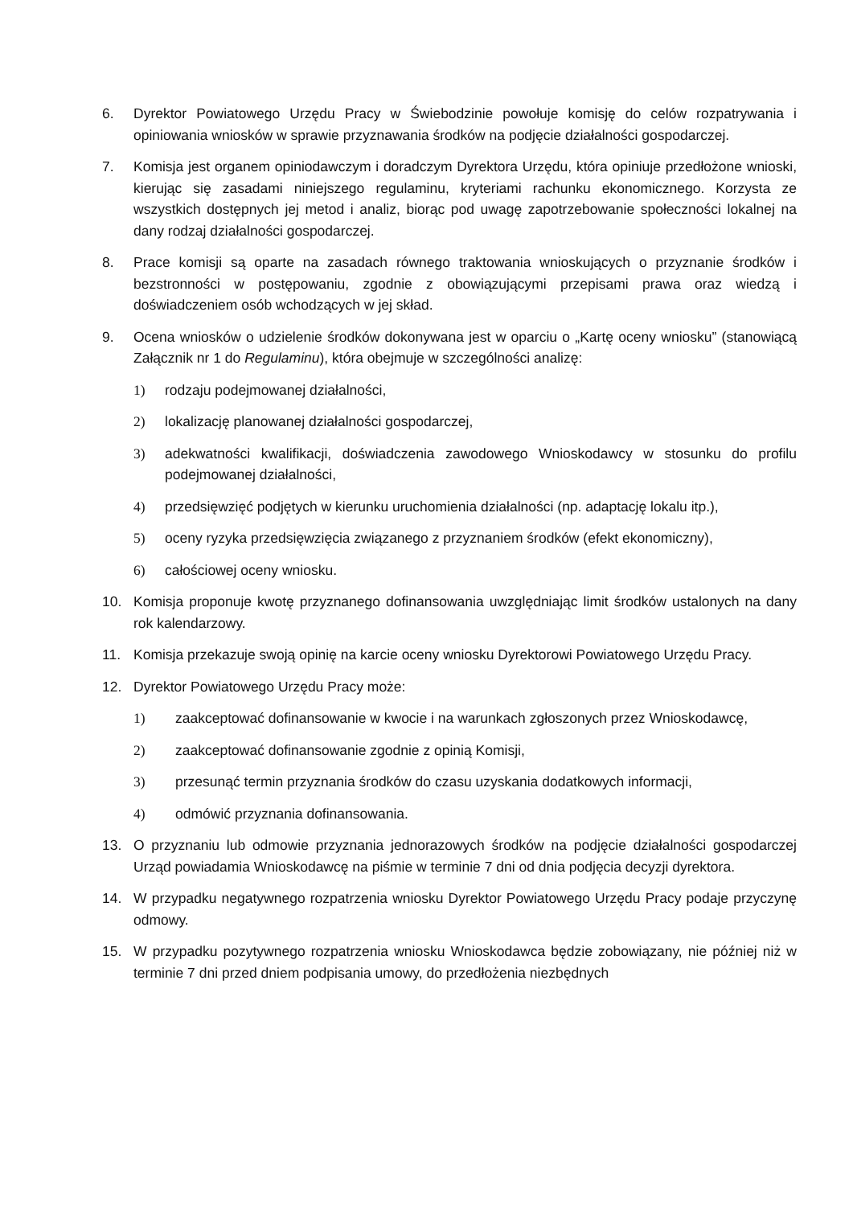6. Dyrektor Powiatowego Urzędu Pracy w Świebodzinie powołuje komisję do celów rozpatrywania i opiniowania wniosków w sprawie przyznawania środków na podjęcie działalności gospodarczej.
7. Komisja jest organem opiniodawczym i doradczym Dyrektora Urzędu, która opiniuje przedłożone wnioski, kierując się zasadami niniejszego regulaminu, kryteriami rachunku ekonomicznego. Korzysta ze wszystkich dostępnych jej metod i analiz, biorąc pod uwagę zapotrzebowanie społeczności lokalnej na dany rodzaj działalności gospodarczej.
8. Prace komisji są oparte na zasadach równego traktowania wnioskujących o przyznanie środków i bezstronności w postępowaniu, zgodnie z obowiązującymi przepisami prawa oraz wiedzą i doświadczeniem osób wchodzących w jej skład.
9. Ocena wniosków o udzielenie środków dokonywana jest w oparciu o „Kartę oceny wniosku” (stanowiącą Załącznik nr 1 do Regulaminu), która obejmuje w szczególności analizę:
1) rodzaju podejmowanej działalności,
2) lokalizację planowanej działalności gospodarczej,
3) adekwatności kwalifikacji, doświadczenia zawodowego Wnioskodawcy w stosunku do profilu podejmowanej działalności,
4) przedsięwzięć podjętych w kierunku uruchomienia działalności (np. adaptację lokalu itp.),
5) oceny ryzyka przedsięwzięcia związanego z przyznaniem środków (efekt ekonomiczny),
6) całościowej oceny wniosku.
10. Komisja proponuje kwotę przyznanego dofinansowania uwzględniając limit środków ustalonych na dany rok kalendarzowy.
11. Komisja przekazuje swoją opinię na karcie oceny wniosku Dyrektorowi Powiatowego Urzędu Pracy.
12. Dyrektor Powiatowego Urzędu Pracy może:
1) zaakceptować dofinansowanie w kwocie i na warunkach zgłoszonych przez Wnioskodawcę,
2) zaakceptować dofinansowanie zgodnie z opinią Komisji,
3) przesunąć termin przyznania środków do czasu uzyskania dodatkowych informacji,
4) odmówić przyznania dofinansowania.
13. O przyznaniu lub odmowie przyznania jednorazowych środków na podjęcie działalności gospodarczej Urząd powiadamia Wnioskodawcę na piśmie w terminie 7 dni od dnia podjęcia decyzji dyrektora.
14. W przypadku negatywnego rozpatrzenia wniosku Dyrektor Powiatowego Urzędu Pracy podaje przyczynę odmowy.
15. W przypadku pozytywnego rozpatrzenia wniosku Wnioskodawca będzie zobowiązany, nie później niż w terminie 7 dni przed dniem podpisania umowy, do przedłożenia niezbędnych